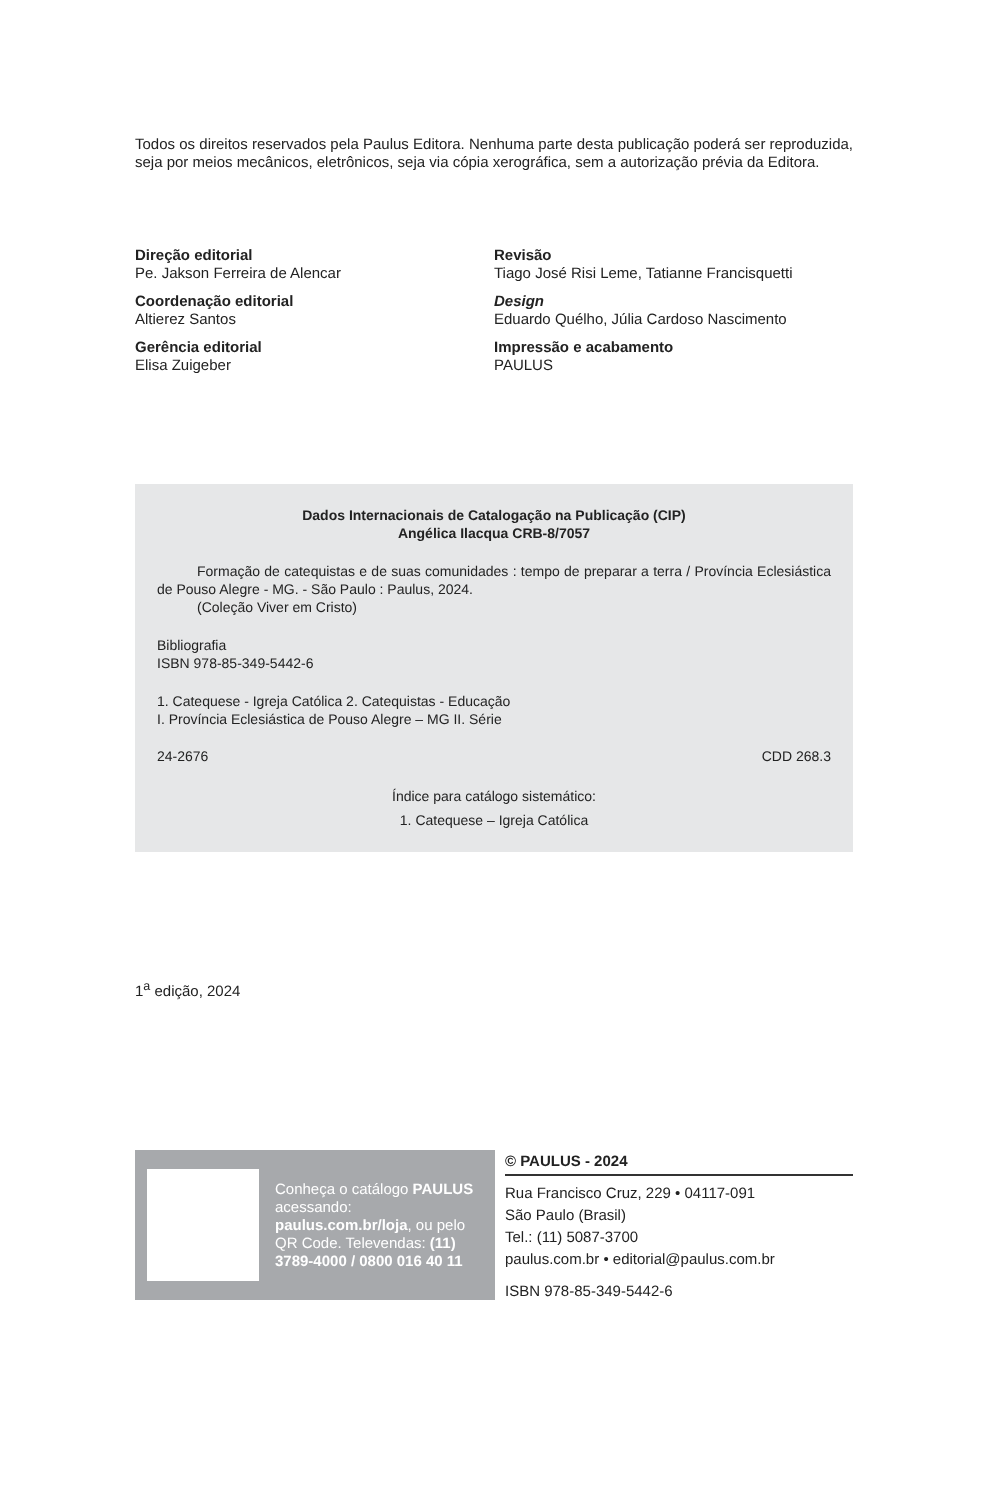Todos os direitos reservados pela Paulus Editora. Nenhuma parte desta publicação poderá ser reproduzida, seja por meios mecânicos, eletrônicos, seja via cópia xerográfica, sem a autorização prévia da Editora.
Direção editorial
Pe. Jakson Ferreira de Alencar
Coordenação editorial
Altierez Santos
Gerência editorial
Elisa Zuigeber
Revisão
Tiago José Risi Leme, Tatianne Francisquetti
Design
Eduardo Quélho, Júlia Cardoso Nascimento
Impressão e acabamento
PAULUS
Dados Internacionais de Catalogação na Publicação (CIP)
Angélica Ilacqua CRB-8/7057
Formação de catequistas e de suas comunidades : tempo de preparar a terra / Província Eclesiástica de Pouso Alegre - MG. - São Paulo : Paulus, 2024.
(Coleção Viver em Cristo)
Bibliografia
ISBN 978-85-349-5442-6
1. Catequese - Igreja Católica 2. Catequistas - Educação
I. Província Eclesiástica de Pouso Alegre – MG II. Série
24-2676 CDD 268.3
Índice para catálogo sistemático:
1. Catequese – Igreja Católica
1<sup>a</sup> edição, 2024
Conheça o catálogo PAULUS acessando: paulus.com.br/loja, ou pelo QR Code. Televendas: (11) 3789-4000 / 0800 016 40 11
© PAULUS - 2024
Rua Francisco Cruz, 229 • 04117-091
São Paulo (Brasil)
Tel.: (11) 5087-3700
paulus.com.br • editorial@paulus.com.br
ISBN 978-85-349-5442-6